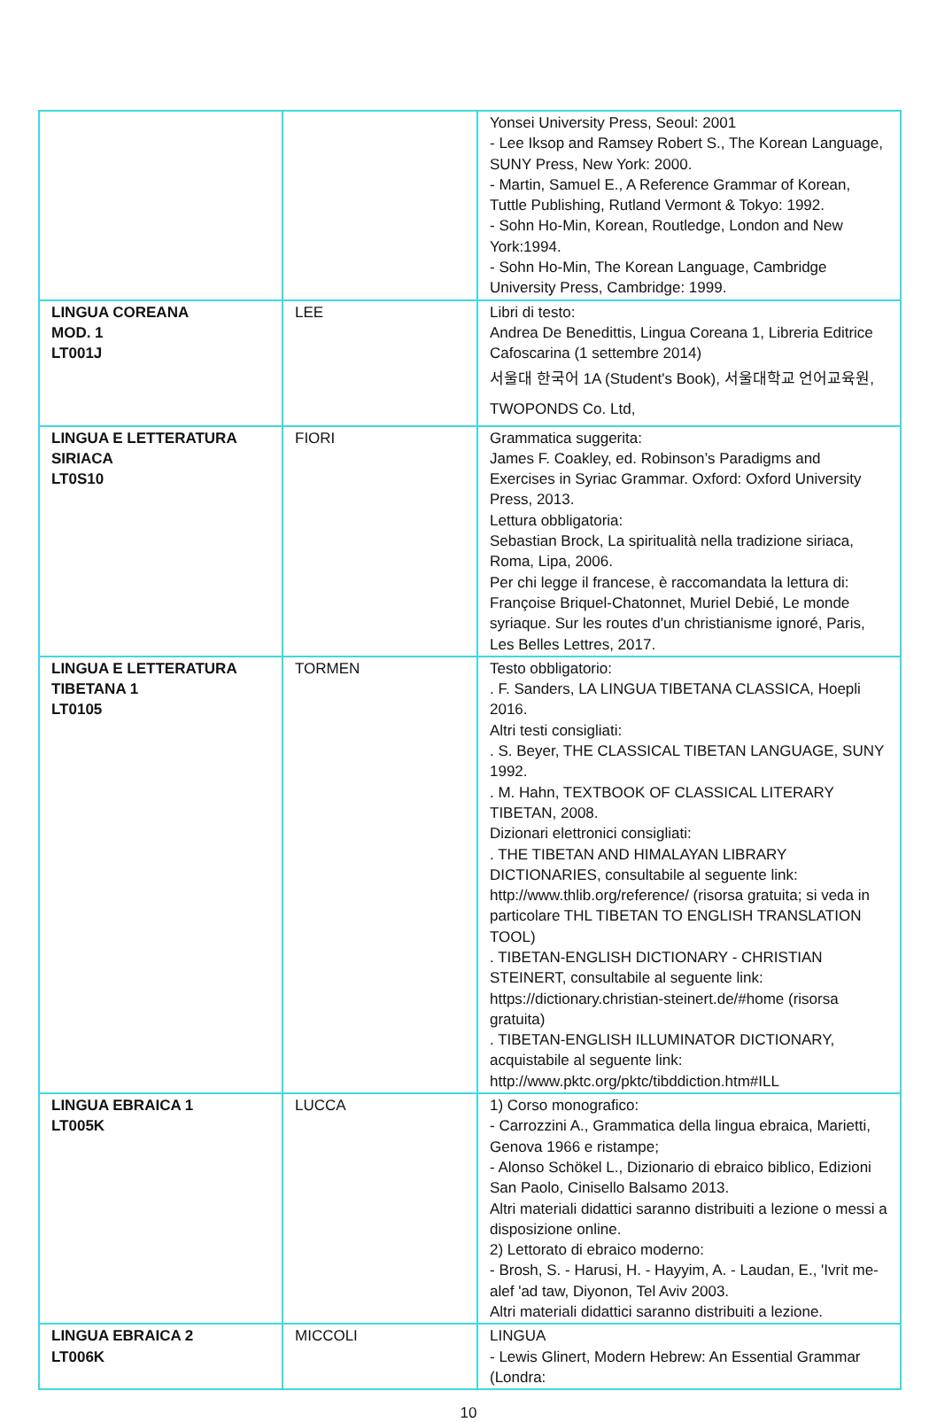| | | Yonsei University Press, Seoul: 2001 - Lee Iksop and Ramsey Robert S., The Korean Language, SUNY Press, New York: 2000. - Martin, Samuel E., A Reference Grammar of Korean, Tuttle Publishing, Rutland Vermont & Tokyo: 1992. - Sohn Ho-Min, Korean, Routledge, London and New York:1994. - Sohn Ho-Min, The Korean Language, Cambridge University Press, Cambridge: 1999. |
| LINGUA COREANA MOD. 1 LT001J | LEE | Libri di testo: Andrea De Benedittis, Lingua Coreana 1, Libreria Editrice Cafoscarina (1 settembre 2014) 서울대 한국어 1A (Student's Book), 서울대학교 언어교육원, TWOPONDS Co. Ltd, |
| LINGUA E LETTERATURA SIRIACA LT0S10 | FIORI | Grammatica suggerita: James F. Coakley, ed. Robinson’s Paradigms and Exercises in Syriac Grammar. Oxford: Oxford University Press, 2013. Lettura obbligatoria: Sebastian Brock, La spiritualità nella tradizione siriaca, Roma, Lipa, 2006. Per chi legge il francese, è raccomandata la lettura di: Françoise Briquel-Chatonnet, Muriel Debié, Le monde syriaque. Sur les routes d'un christianisme ignoré, Paris, Les Belles Lettres, 2017. |
| LINGUA E LETTERATURA TIBETANA 1 LT0105 | TORMEN | Testo obbligatorio: . F. Sanders, LA LINGUA TIBETANA CLASSICA, Hoepli 2016. Altri testi consigliati: . S. Beyer, THE CLASSICAL TIBETAN LANGUAGE, SUNY 1992. . M. Hahn, TEXTBOOK OF CLASSICAL LITERARY TIBETAN, 2008. Dizionari elettronici consigliati: . THE TIBETAN AND HIMALAYAN LIBRARY DICTIONARIES, consultabile al seguente link: http://www.thlib.org/reference/ (risorsa gratuita; si veda in particolare THL TIBETAN TO ENGLISH TRANSLATION TOOL) . TIBETAN-ENGLISH DICTIONARY - CHRISTIAN STEINERT, consultabile al seguente link: https://dictionary.christian-steinert.de/#home (risorsa gratuita) . TIBETAN-ENGLISH ILLUMINATOR DICTIONARY, acquistabile al seguente link: http://www.pktc.org/pktc/tibddiction.htm#ILL |
| LINGUA EBRAICA 1 LT005K | LUCCA | 1) Corso monografico: - Carrozzini A., Grammatica della lingua ebraica, Marietti, Genova 1966 e ristampe; - Alonso Schökel L., Dizionario di ebraico biblico, Edizioni San Paolo, Cinisello Balsamo 2013. Altri materiali didattici saranno distribuiti a lezione o messi a disposizione online. 2) Lettorato di ebraico moderno: - Brosh, S. - Harusi, H. - Hayyim, A. - Laudan, E., 'Ivrit me-alef 'ad taw, Diyonon, Tel Aviv 2003. Altri materiali didattici saranno distribuiti a lezione. |
| LINGUA EBRAICA 2 LT006K | MICCOLI | LINGUA - Lewis Glinert, Modern Hebrew: An Essential Grammar (Londra: |
10